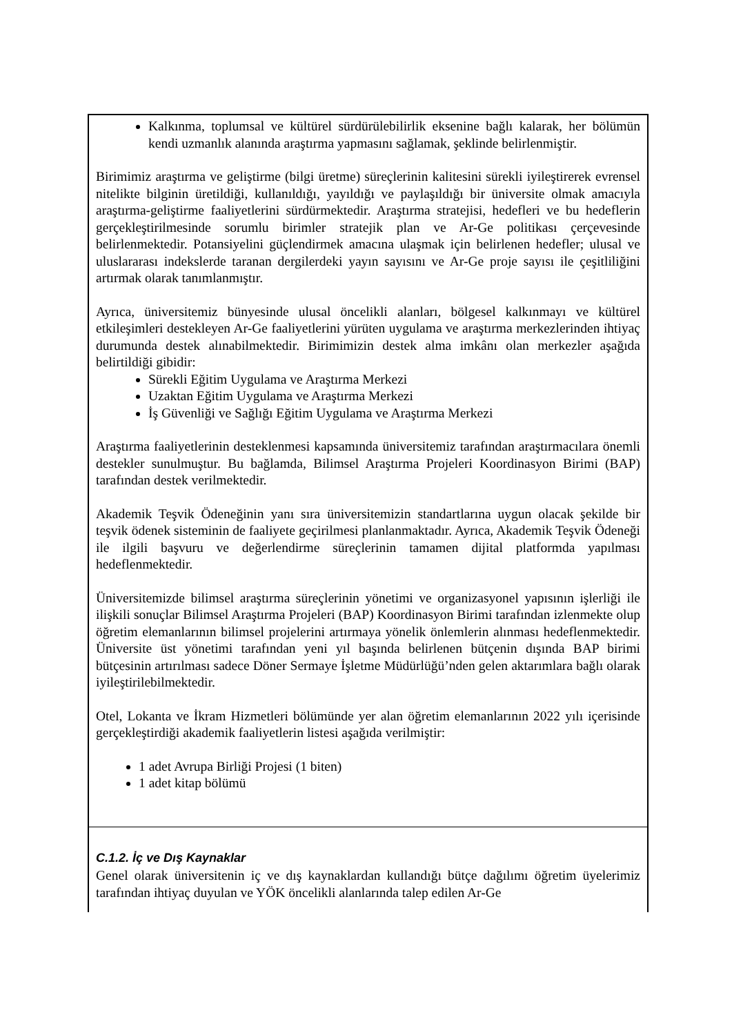Kalkınma, toplumsal ve kültürel sürdürülebilirlik eksenine bağlı kalarak, her bölümün kendi uzmanlık alanında araştırma yapmasını sağlamak, şeklinde belirlenmiştir.
Birimimiz araştırma ve geliştirme (bilgi üretme) süreçlerinin kalitesini sürekli iyileştirerek evrensel nitelikte bilginin üretildiği, kullanıldığı, yayıldığı ve paylaşıldığı bir üniversite olmak amacıyla araştırma-geliştirme faaliyetlerini sürdürmektedir. Araştırma stratejisi, hedefleri ve bu hedeflerin gerçekleştirilmesinde sorumlu birimler stratejik plan ve Ar-Ge politikası çerçevesinde belirlenmektedir. Potansiyelini güçlendirmek amacına ulaşmak için belirlenen hedefler; ulusal ve uluslararası indekslerde taranan dergilerdeki yayın sayısını ve Ar-Ge proje sayısı ile çeşitliliğini artırmak olarak tanımlanmıştır.
Ayrıca, üniversitemiz bünyesinde ulusal öncelikli alanları, bölgesel kalkınmayı ve kültürel etkileşimleri destekleyen Ar-Ge faaliyetlerini yürüten uygulama ve araştırma merkezlerinden ihtiyaç durumunda destek alınabilmektedir. Birimimizin destek alma imkânı olan merkezler aşağıda belirtildiği gibidir:
Sürekli Eğitim Uygulama ve Araştırma Merkezi
Uzaktan Eğitim Uygulama ve Araştırma Merkezi
İş Güvenliği ve Sağlığı Eğitim Uygulama ve Araştırma Merkezi
Araştırma faaliyetlerinin desteklenmesi kapsamında üniversitemiz tarafından araştırmacılara önemli destekler sunulmuştur. Bu bağlamda, Bilimsel Araştırma Projeleri Koordinasyon Birimi (BAP) tarafından destek verilmektedir.
Akademik Teşvik Ödeneğinin yanı sıra üniversitemizin standartlarına uygun olacak şekilde bir teşvik ödenek sisteminin de faaliyete geçirilmesi planlanmaktadır. Ayrıca, Akademik Teşvik Ödeneği ile ilgili başvuru ve değerlendirme süreçlerinin tamamen dijital platformda yapılması hedeflenmektedir.
Üniversitemizde bilimsel araştırma süreçlerinin yönetimi ve organizasyonel yapısının işlerliği ile ilişkili sonuçlar Bilimsel Araştırma Projeleri (BAP) Koordinasyon Birimi tarafından izlenmekte olup öğretim elemanlarının bilimsel projelerini artırmaya yönelik önlemlerin alınması hedeflenmektedir. Üniversite üst yönetimi tarafından yeni yıl başında belirlenen bütçenin dışında BAP birimi bütçesinin artırılması sadece Döner Sermaye İşletme Müdürlüğü’nden gelen aktarımlara bağlı olarak iyileştirilebilmektedir.
Otel, Lokanta ve İkram Hizmetleri bölümünde yer alan öğretim elemanlarının 2022 yılı içerisinde gerçekleştirdiği akademik faaliyetlerin listesi aşağıda verilmiştir:
1 adet Avrupa Birliği Projesi (1 biten)
1 adet kitap bölümü
C.1.2. İç ve Dış Kaynaklar
Genel olarak üniversitenin iç ve dış kaynaklardan kullandığı bütçe dağılımı öğretim üyelerimiz tarafından ihtiyaç duyulan ve YÖK öncelikli alanlarında talep edilen Ar-Ge